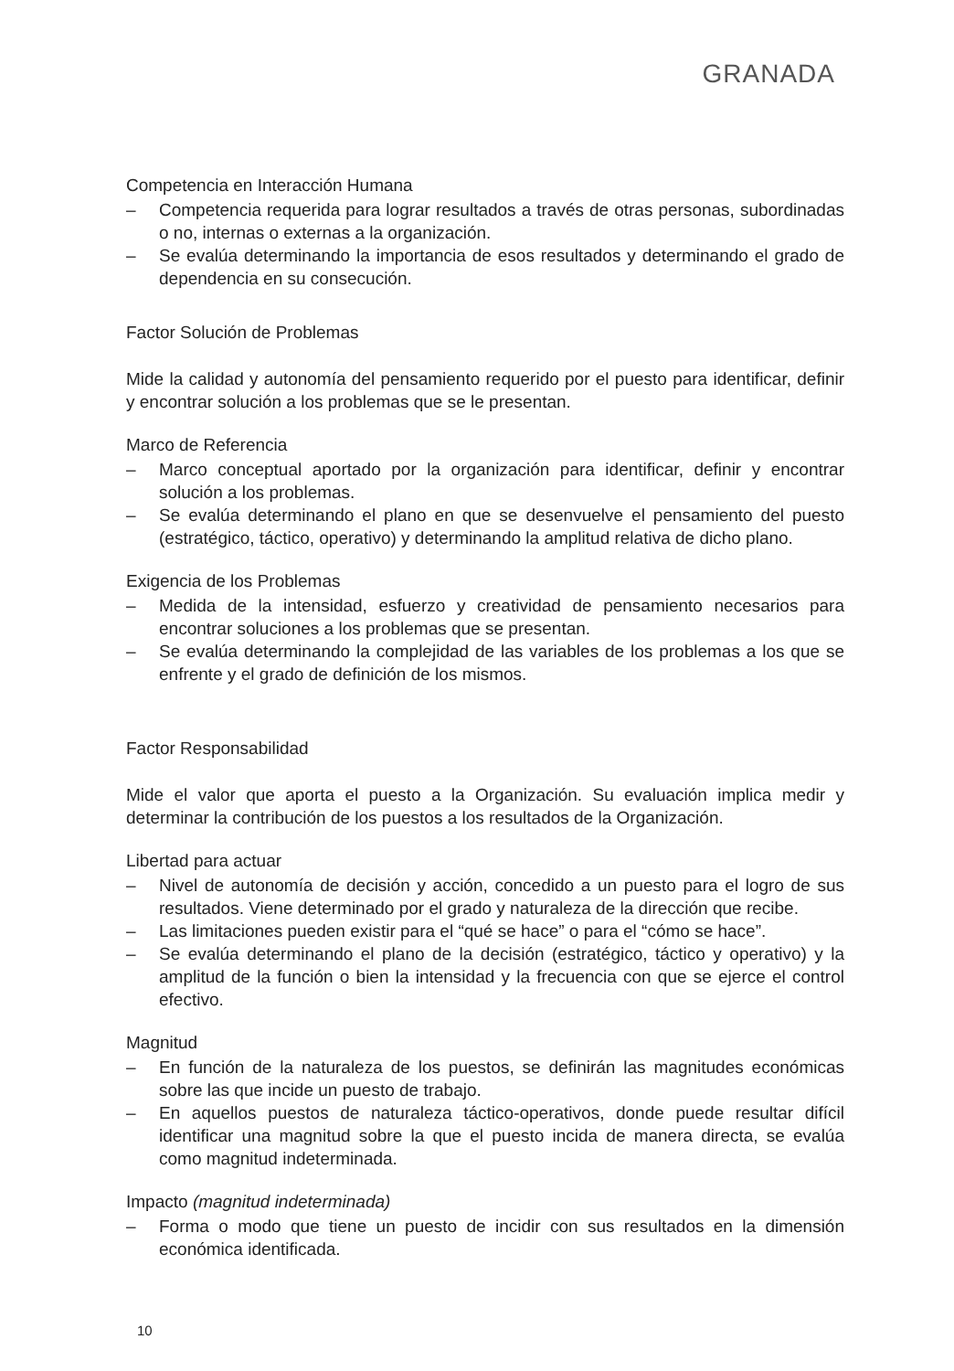GRANADA
Competencia en Interacción Humana
– Competencia requerida para lograr resultados a través de otras personas, subordinadas o no, internas o externas a la organización.
– Se evalúa determinando la importancia de esos resultados y determinando el grado de dependencia en su consecución.
Factor Solución de Problemas
Mide la calidad y autonomía del pensamiento requerido por el puesto para identificar, definir y encontrar solución a los problemas que se le presentan.
Marco de Referencia
– Marco conceptual aportado por la organización para identificar, definir y encontrar solución a los problemas.
– Se evalúa determinando el plano en que se desenvuelve el pensamiento del puesto (estratégico, táctico, operativo) y determinando la amplitud relativa de dicho plano.
Exigencia de los Problemas
– Medida de la intensidad, esfuerzo y creatividad de pensamiento necesarios para encontrar soluciones a los problemas que se presentan.
– Se evalúa determinando la complejidad de las variables de los problemas a los que se enfrente y el grado de definición de los mismos.
Factor Responsabilidad
Mide el valor que aporta el puesto a la Organización. Su evaluación implica medir y determinar la contribución de los puestos a los resultados de la Organización.
Libertad para actuar
– Nivel de autonomía de decisión y acción, concedido a un puesto para el logro de sus resultados. Viene determinado por el grado y naturaleza de la dirección que recibe.
– Las limitaciones pueden existir para el “qué se hace” o para el “cómo se hace”.
– Se evalúa determinando el plano de la decisión (estratégico, táctico y operativo) y la amplitud de la función o bien la intensidad y la frecuencia con que se ejerce el control efectivo.
Magnitud
– En función de la naturaleza de los puestos, se definirán las magnitudes económicas sobre las que incide un puesto de trabajo.
– En aquellos puestos de naturaleza táctico-operativos, donde puede resultar difícil identificar una magnitud sobre la que el puesto incida de manera directa, se evalúa como magnitud indeterminada.
Impacto (magnitud indeterminada)
– Forma o modo que tiene un puesto de incidir con sus resultados en la dimensión económica identificada.
10